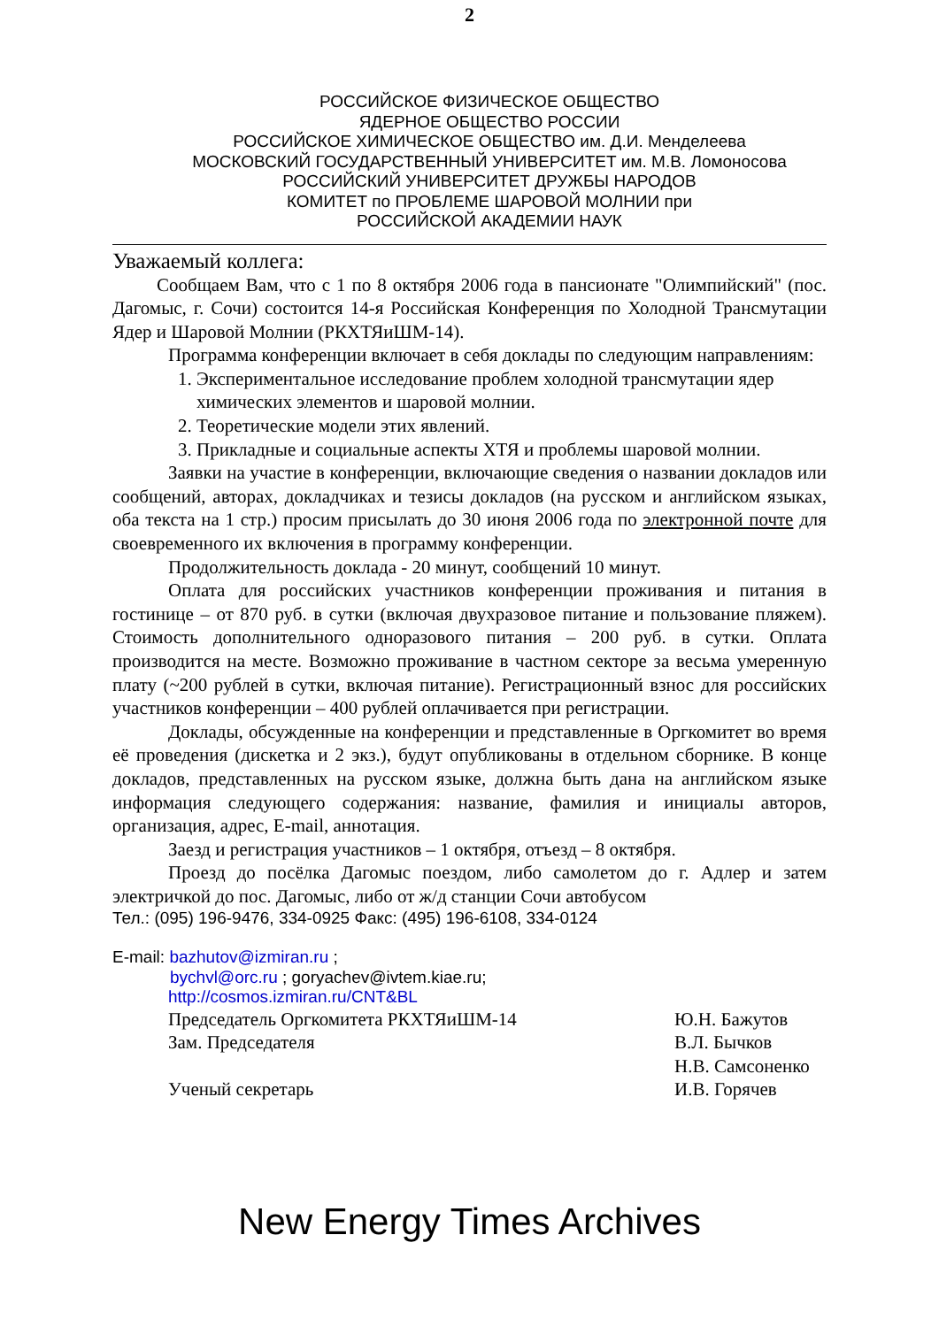2
РОССИЙСКОЕ ФИЗИЧЕСКОЕ ОБЩЕСТВО
ЯДЕРНОЕ ОБЩЕСТВО РОССИИ
РОССИЙСКОЕ ХИМИЧЕСКОЕ ОБЩЕСТВО им. Д.И. Менделеева
МОСКОВСКИЙ ГОСУДАРСТВЕННЫЙ УНИВЕРСИТЕТ им. М.В. Ломоносова
РОССИЙСКИЙ УНИВЕРСИТЕТ ДРУЖБЫ НАРОДОВ
КОМИТЕТ по ПРОБЛЕМЕ ШАРОВОЙ МОЛНИИ при
РОССИЙСКОЙ АКАДЕМИИ НАУК
Уважаемый коллега:
Сообщаем Вам, что с 1 по 8 октября 2006 года в пансионате "Олимпийский" (пос. Дагомыс, г. Сочи) состоится 14-я Российская Конференция по Холодной Трансмутации Ядер и Шаровой Молнии (РКХТЯиШМ-14).
Программа конференции включает в себя доклады по следующим направлениям:
1. Экспериментальное исследование проблем холодной трансмутации ядер химических элементов и шаровой молнии.
2. Теоретические модели этих явлений.
3. Прикладные и социальные аспекты ХТЯ и проблемы шаровой молнии.
Заявки на участие в конференции, включающие сведения о названии докладов или сообщений, авторах, докладчиках и тезисы докладов (на русском и английском языках, оба текста на 1 стр.) просим присылать до 30 июня 2006 года по электронной почте для своевременного их включения в программу конференции.
Продолжительность доклада - 20 минут, сообщений 10 минут.
Оплата для российских участников конференции проживания и питания в гостинице – от 870 руб. в сутки (включая двухразовое питание и пользование пляжем). Стоимость дополнительного одноразового питания – 200 руб. в сутки. Оплата производится на месте. Возможно проживание в частном секторе за весьма умеренную плату (~200 рублей в сутки, включая питание). Регистрационный взнос для российских участников конференции – 400 рублей оплачивается при регистрации.
Доклады, обсужденные на конференции и представленные в Оргкомитет во время её проведения (дискетка и 2 экз.), будут опубликованы в отдельном сборнике. В конце докладов, представленных на русском языке, должна быть дана на английском языке информация следующего содержания: название, фамилия и инициалы авторов, организация, адрес, E-mail, аннотация.
Заезд и регистрация участников – 1 октября, отъезд – 8 октября.
Проезд до посёлка Дагомыс поездом, либо самолетом до г. Адлер и затем электричкой до пос. Дагомыс, либо от ж/д станции Сочи автобусом
Тел.: (095) 196-9476, 334-0925 Факс: (495) 196-6108, 334-0124
E-mail: bazhutov@izmiran.ru ;
bychvl@orc.ru ; goryachev@ivtem.kiae.ru;
http://cosmos.izmiran.ru/CNT&BL
Председатель Оргкомитета РКХТЯиШМ-14 Ю.Н. Бажутов
Зам. Председателя В.Л. Бычков
Н.В. Самсоненко
Ученый секретарь И.В. Горячев
New Energy Times Archives